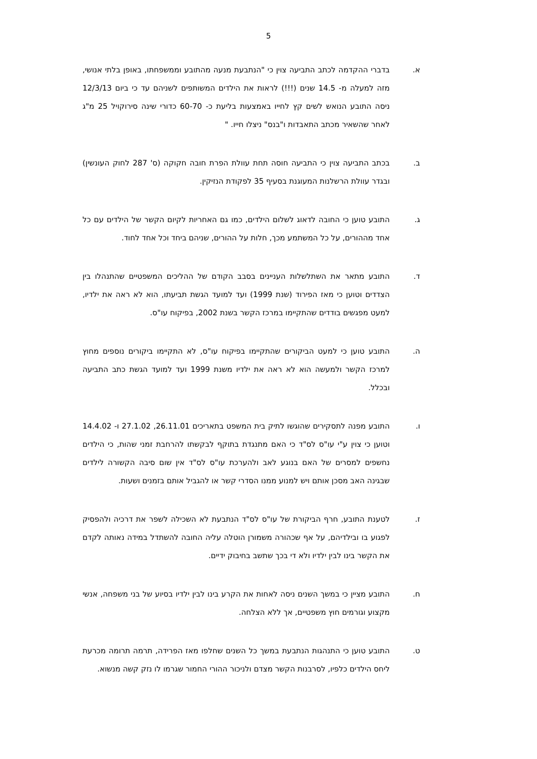5
א. בדברי ההקדמה לכתב התביעה צוין כי "הנתבעת מנעה מהתובע וממשפחתו, באופן בלתי אנושי, מזה למעלה מ- 14.5 שנים (!!!) לראות את הילדים המשותפים לשניהם עד כי ביום 12/3/13 ניסה התובע הנואש לשים קץ לחייו באמצעות בליעת כ- 60-70 כדורי שינה סירוקויל 25 מ"ג לאחר שהשאיר מכתב התאבדות ו"בנס" ניצלו חייו. "
ב. בכתב התביעה צוין כי התביעה חוסה תחת עוולת הפרת חובה חקוקה (ס' 287 לחוק העונשין) ובגדר עוולת הרשלנות המעוגנת בסעיף 35 לפקודת הנזיקין.
ג. התובע טוען כי החובה לדאוג לשלום הילדים, כמו גם האחריות לקיום הקשר של הילדים עם כל אחד מההורים, על כל המשתמע מכך, חלות על ההורים, שניהם ביחד וכל אחד לחוד.
ד. התובע מתאר את השתלשלות העניינים בסבב הקודם של ההליכים המשפטיים שהתנהלו בין הצדדים וטוען כי מאז הפירוד (שנת 1999) ועד למועד הגשת תביעתו, הוא לא ראה את ילדיו, למעט מפגשים בודדים שהתקיימו במרכז הקשר בשנת 2002, בפיקוח עו"ס.
ה. התובע טוען כי למעט הביקורים שהתקיימו בפיקוח עו"ס, לא התקיימו ביקורים נוספים מחוץ למרכז הקשר ולמעשה הוא לא ראה את ילדיו משנת 1999 ועד למועד הגשת כתב התביעה ובכלל.
ו. התובע מפנה לתסקירים שהוגשו לתיק בית המשפט בתאריכים 26.11.01, 27.1.02 ו- 14.4.02 וטוען כי צוין ע"י עו"ס לס"ד כי האם מתנגדת בתוקף לבקשתו להרחבת זמני שהות, כי הילדים נחשפים למסרים של האם בנוגע לאב ולהערכת עו"ס לס"ד אין שום סיבה הקשורה לילדים שבגינה האב מסכן אותם ויש למנוע ממנו הסדרי קשר או להגביל אותם בזמנים ושעות.
ז. לטענת התובע, חרף הביקורת של עו"ס לס"ד הנתבעת לא השכילה לשפר את דרכיה ולהפסיק לפגוע בו ובילדיהם, על אף שכהורה משמורן הוטלה עליה החובה להשתדל במידה נאותה לקדם את הקשר בינו לבין ילדיו ולא די בכך שתשב בחיבוק ידיים.
ח. התובע מציין כי במשך השנים ניסה לאחות את הקרע בינו לבין ילדיו בסיוע של בני משפחה, אנשי מקצוע וגורמים חוץ משפטיים, אך ללא הצלחה.
ט. התובע טוען כי התנהגות הנתבעת במשך כל השנים שחלפו מאז הפרידה, תרמה תרומה מכרעת ליחס הילדים כלפיו, לסרבנות הקשר מצדם ולניכור ההורי החמור שגרמו לו נזק קשה מנשוא.